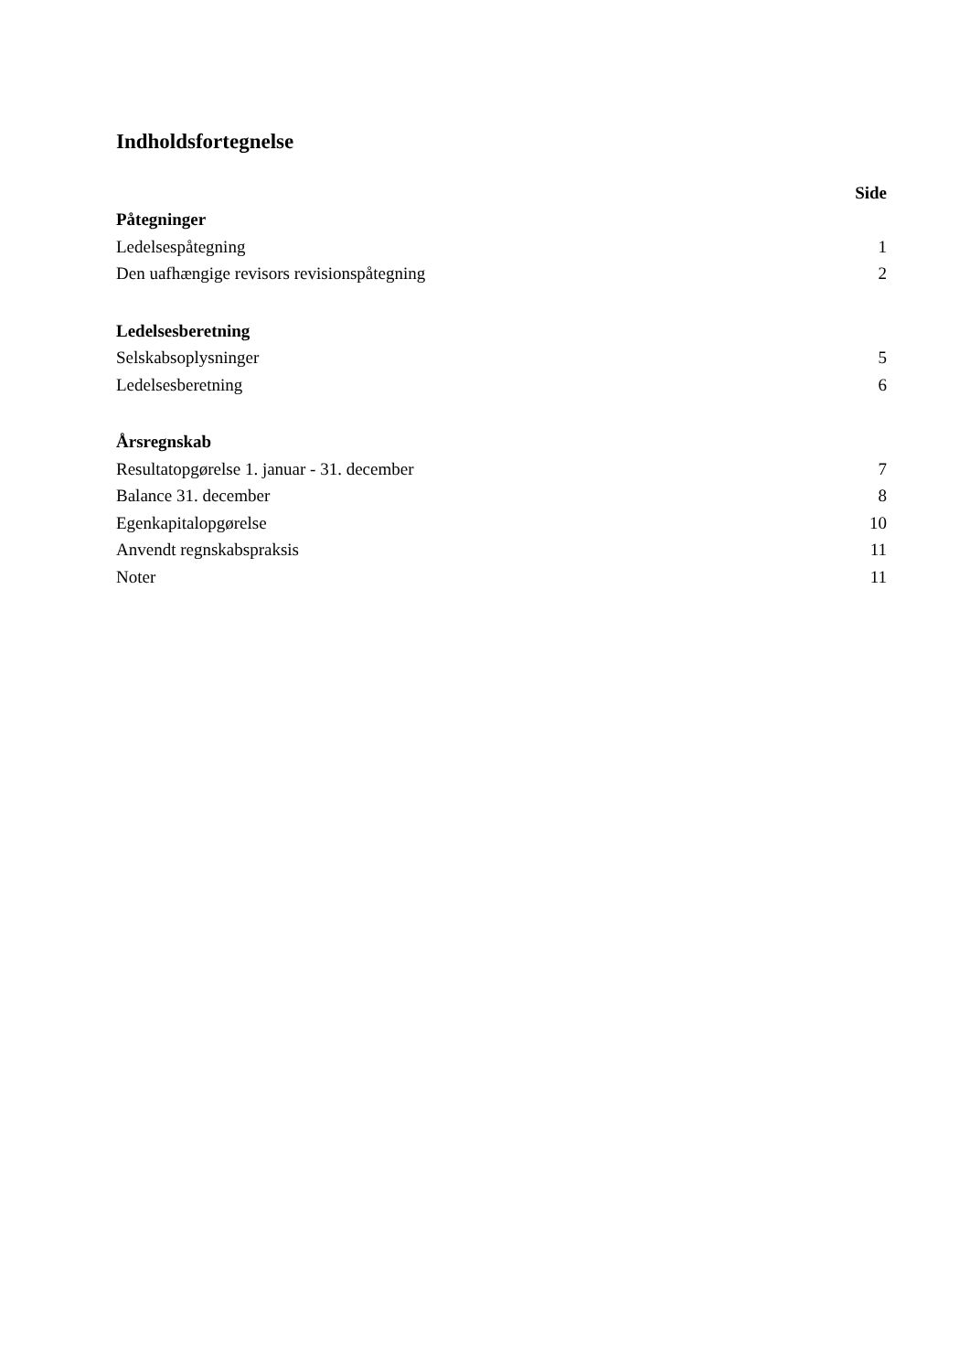Indholdsfortegnelse
| | Side |
| --- | --- |
| Påtegninger | |
| Ledelsespåtegning | 1 |
| Den uafhængige revisors revisionspåtegning | 2 |
| Ledelsesberetning | |
| Selskabsoplysninger | 5 |
| Ledelsesberetning | 6 |
| Årsregnskab | |
| Resultatopgørelse 1. januar - 31. december | 7 |
| Balance 31. december | 8 |
| Egenkapitalopgørelse | 10 |
| Anvendt regnskabspraksis | 11 |
| Noter | 11 |